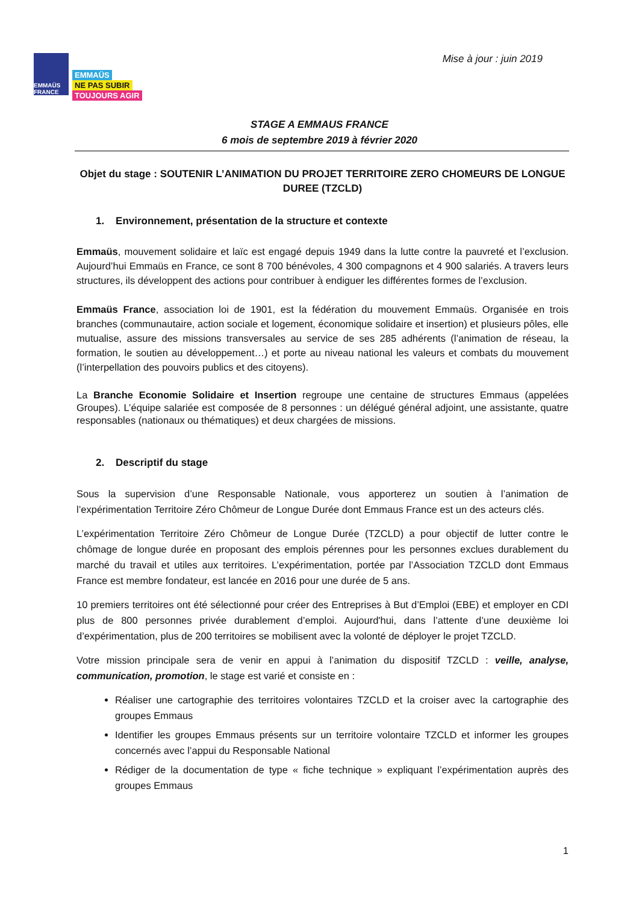EMMAÜS FRANCE
EMMAÜS
NE PAS SUBIR
TOUJOURS AGIR
Mise à jour : juin 2019
STAGE A EMMAUS FRANCE
6 mois de septembre 2019 à février 2020
Objet du stage : SOUTENIR L’ANIMATION DU PROJET TERRITOIRE ZERO CHOMEURS DE LONGUE DUREE (TZCLD)
1. Environnement, présentation de la structure et contexte
Emmaüs, mouvement solidaire et laïc est engagé depuis 1949 dans la lutte contre la pauvreté et l’exclusion. Aujourd’hui Emmaüs en France, ce sont 8 700 bénévoles, 4 300 compagnons et 4 900 salariés. A travers leurs structures, ils développent des actions pour contribuer à endiguer les différentes formes de l’exclusion.
Emmaüs France, association loi de 1901, est la fédération du mouvement Emmaüs. Organisée en trois branches (communautaire, action sociale et logement, économique solidaire et insertion) et plusieurs pôles, elle mutualise, assure des missions transversales au service de ses 285 adhérents (l’animation de réseau, la formation, le soutien au développement…) et porte au niveau national les valeurs et combats du mouvement (l’interpellation des pouvoirs publics et des citoyens).
La Branche Economie Solidaire et Insertion regroupe une centaine de structures Emmaus (appelées Groupes). L’équipe salariée est composée de 8 personnes : un délégué général adjoint, une assistante, quatre responsables (nationaux ou thématiques) et deux chargées de missions.
2. Descriptif du stage
Sous la supervision d’une Responsable Nationale, vous apporterez un soutien à l’animation de l’expérimentation Territoire Zéro Chômeur de Longue Durée dont Emmaus France est un des acteurs clés.
L’expérimentation Territoire Zéro Chômeur de Longue Durée (TZCLD) a pour objectif de lutter contre le chômage de longue durée en proposant des emplois pérennes pour les personnes exclues durablement du marché du travail et utiles aux territoires. L’expérimentation, portée par l’Association TZCLD dont Emmaus France est membre fondateur, est lancée en 2016 pour une durée de 5 ans.
10 premiers territoires ont été sélectionné pour créer des Entreprises à But d’Emploi (EBE) et employer en CDI plus de 800 personnes privée durablement d’emploi. Aujourd'hui, dans l’attente d’une deuxième loi d’expérimentation, plus de 200 territoires se mobilisent avec la volonté de déployer le projet TZCLD.
Votre mission principale sera de venir en appui à l’animation du dispositif TZCLD : veille, analyse, communication, promotion, le stage est varié et consiste en :
Réaliser une cartographie des territoires volontaires TZCLD et la croiser avec la cartographie des groupes Emmaus
Identifier les groupes Emmaus présents sur un territoire volontaire TZCLD et informer les groupes concernés avec l’appui du Responsable National
Rédiger de la documentation de type « fiche technique » expliquant l’expérimentation auprès des groupes Emmaus
1